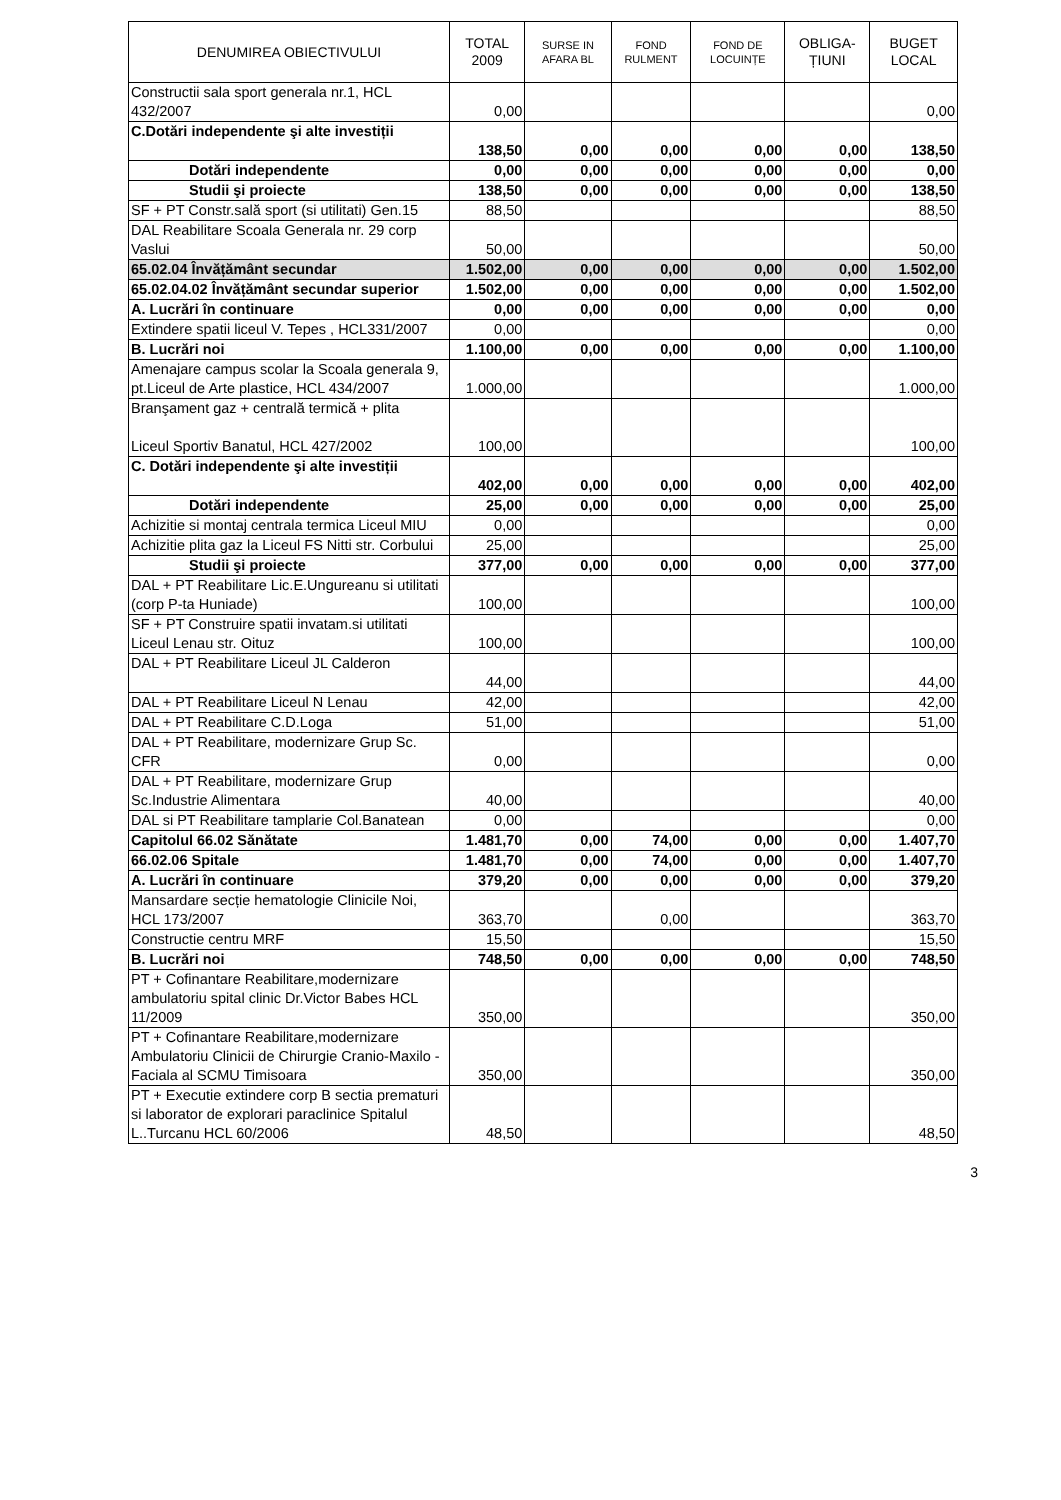| DENUMIREA OBIECTIVULUI | TOTAL 2009 | SURSE IN AFARA BL | FOND RULMENT | FOND DE LOCUINȚE | OBLIGA-ȚIUNI | BUGET LOCAL |
| --- | --- | --- | --- | --- | --- | --- |
| Constructii sala sport generala nr.1, HCL 432/2007 | 0,00 | | | | | 0,00 |
| C.Dotări independente şi alte investiții | 138,50 | 0,00 | 0,00 | 0,00 | 0,00 | 138,50 |
| Dotări independente | 0,00 | 0,00 | 0,00 | 0,00 | 0,00 | 0,00 |
| Studii şi proiecte | 138,50 | 0,00 | 0,00 | 0,00 | 0,00 | 138,50 |
| SF + PT Constr.sală sport (si utilitati) Gen.15 | 88,50 | | | | | 88,50 |
| DAL Reabilitare Scoala Generala nr. 29 corp Vaslui | 50,00 | | | | | 50,00 |
| 65.02.04 Învățământ secundar | 1.502,00 | 0,00 | 0,00 | 0,00 | 0,00 | 1.502,00 |
| 65.02.04.02 Învățământ secundar superior | 1.502,00 | 0,00 | 0,00 | 0,00 | 0,00 | 1.502,00 |
| A. Lucrări în continuare | 0,00 | 0,00 | 0,00 | 0,00 | 0,00 | 0,00 |
| Extindere spatii liceul V. Tepes , HCL331/2007 | 0,00 | | | | | 0,00 |
| B. Lucrări noi | 1.100,00 | 0,00 | 0,00 | 0,00 | 0,00 | 1.100,00 |
| Amenajare campus scolar la Scoala generala 9, pt.Liceul de Arte plastice, HCL 434/2007 | 1.000,00 | | | | | 1.000,00 |
| Branşament gaz + centrală termică + plita Liceul Sportiv Banatul, HCL 427/2002 | 100,00 | | | | | 100,00 |
| C. Dotări independente şi alte investiții | 402,00 | 0,00 | 0,00 | 0,00 | 0,00 | 402,00 |
| Dotări independente | 25,00 | 0,00 | 0,00 | 0,00 | 0,00 | 25,00 |
| Achizitie si montaj centrala termica Liceul MIU | 0,00 | | | | | 0,00 |
| Achizitie plita gaz la Liceul FS Nitti str. Corbului | 25,00 | | | | | 25,00 |
| Studii şi proiecte | 377,00 | 0,00 | 0,00 | 0,00 | 0,00 | 377,00 |
| DAL + PT Reabilitare Lic.E.Ungureanu si utilitati (corp P-ta Huniade) | 100,00 | | | | | 100,00 |
| SF + PT Construire spatii invatam.si utilitati Liceul Lenau str. Oituz | 100,00 | | | | | 100,00 |
| DAL + PT Reabilitare Liceul JL Calderon | 44,00 | | | | | 44,00 |
| DAL + PT Reabilitare Liceul N Lenau | 42,00 | | | | | 42,00 |
| DAL + PT Reabilitare C.D.Loga | 51,00 | | | | | 51,00 |
| DAL + PT Reabilitare, modernizare Grup Sc. CFR | 0,00 | | | | | 0,00 |
| DAL + PT Reabilitare, modernizare Grup Sc.Industrie Alimentara | 40,00 | | | | | 40,00 |
| DAL si PT Reabilitare tamplarie Col.Banatean | 0,00 | | | | | 0,00 |
| Capitolul 66.02 Sănătate | 1.481,70 | 0,00 | 74,00 | 0,00 | 0,00 | 1.407,70 |
| 66.02.06 Spitale | 1.481,70 | 0,00 | 74,00 | 0,00 | 0,00 | 1.407,70 |
| A. Lucrări în continuare | 379,20 | 0,00 | 0,00 | 0,00 | 0,00 | 379,20 |
| Mansardare secție hematologie Clinicile Noi, HCL 173/2007 | 363,70 | | 0,00 | | | 363,70 |
| Constructie centru MRF | 15,50 | | | | | 15,50 |
| B. Lucrări noi | 748,50 | 0,00 | 0,00 | 0,00 | 0,00 | 748,50 |
| PT + Cofinantare Reabilitare,modernizare ambulatoriu spital clinic Dr.Victor Babes HCL 11/2009 | 350,00 | | | | | 350,00 |
| PT + Cofinantare Reabilitare,modernizare Ambulatoriu Clinicii de Chirurgie Cranio-Maxilo - Faciala al SCMU Timisoara | 350,00 | | | | | 350,00 |
| PT + Executie extindere corp B sectia prematuri si laborator de explorari paraclinice Spitalul L..Turcanu HCL 60/2006 | 48,50 | | | | | 48,50 |
3